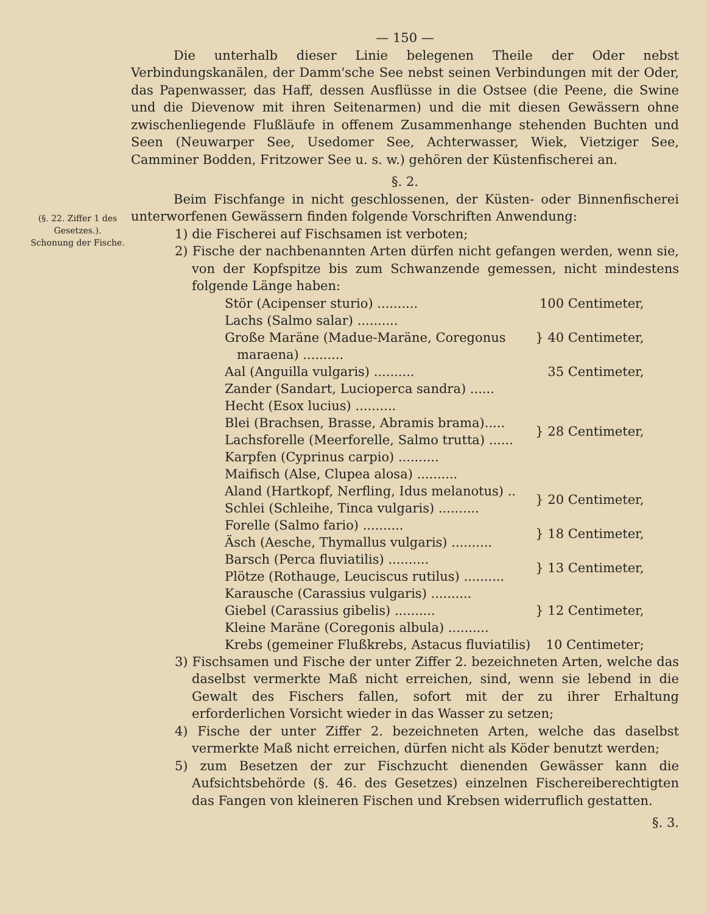(§. 22. Ziffer 1 des Gesetzes.).
Schonung der Fische.
— 150 —
Die unterhalb dieser Linie belegenen Theile der Oder nebst Verbindungskanälen, der Damm'sche See nebst seinen Verbindungen mit der Oder, das Papenwasser, das Haff, dessen Ausflüsse in die Ostsee (die Peene, die Swine und die Dievenow mit ihren Seitenarmen) und die mit diesen Gewässern ohne zwischenliegende Flußläufe in offenem Zusammenhange stehenden Buchten und Seen (Neuwarper See, Usedomer See, Achterwasser, Wiek, Vietziger See, Camminer Bodden, Fritzower See u. s. w.) gehören der Küstenfischerei an.
§. 2.
Beim Fischfange in nicht geschlossenen, der Küsten- oder Binnenfischerei unterworfenen Gewässern finden folgende Vorschriften Anwendung:
1) die Fischerei auf Fischsamen ist verboten;
2) Fische der nachbenannten Arten dürfen nicht gefangen werden, wenn sie, von der Kopfspitze bis zum Schwanzende gemessen, nicht mindestens folgende Länge haben:
| Stör (Acipenser sturio) .......... | 100 Centimeter, |
| Lachs (Salmo salar) .......... | } 40 Centimeter, |
| Große Maräne (Madue-Maräne, Coregonus | |
| maraena) .......... | |
| Aal (Anguilla vulgaris) .......... | 35 Centimeter, |
| Zander (Sandart, Lucioperca sandra) ...... | } 28 Centimeter, |
| Hecht (Esox lucius) .......... | |
| Blei (Brachsen, Brasse, Abramis brama)..... | |
| Lachsforelle (Meerforelle, Salmo trutta) ...... | |
| Karpfen (Cyprinus carpio) .......... | |
| Maifisch (Alse, Clupea alosa) .......... | |
| Aland (Hartkopf, Nerfling, Idus melanotus) .. | } 20 Centimeter, |
| Schlei (Schleihe, Tinca vulgaris) .......... | |
| Forelle (Salmo fario) .......... | } 18 Centimeter, |
| Äsch (Aesche, Thymallus vulgaris) .......... | |
| Barsch (Perca fluviatilis) .......... | } 13 Centimeter, |
| Plötze (Rothauge, Leuciscus rutilus) .......... | |
| Karausche (Carassius vulgaris) .......... | } 12 Centimeter, |
| Giebel (Carassius gibelis) .......... | |
| Kleine Maräne (Coregonis albula) .......... | |
| Krebs (gemeiner Flußkrebs, Astacus fluviatilis) | 10 Centimeter; |
3) Fischsamen und Fische der unter Ziffer 2. bezeichneten Arten, welche das daselbst vermerkte Maß nicht erreichen, sind, wenn sie lebend in die Gewalt des Fischers fallen, sofort mit der zu ihrer Erhaltung erforderlichen Vorsicht wieder in das Wasser zu setzen;
4) Fische der unter Ziffer 2. bezeichneten Arten, welche das daselbst vermerkte Maß nicht erreichen, dürfen nicht als Köder benutzt werden;
5) zum Besetzen der zur Fischzucht dienenden Gewässer kann die Aufsichtsbehörde (§. 46. des Gesetzes) einzelnen Fischereiberechtigten das Fangen von kleineren Fischen und Krebsen widerruflich gestatten.
§. 3.